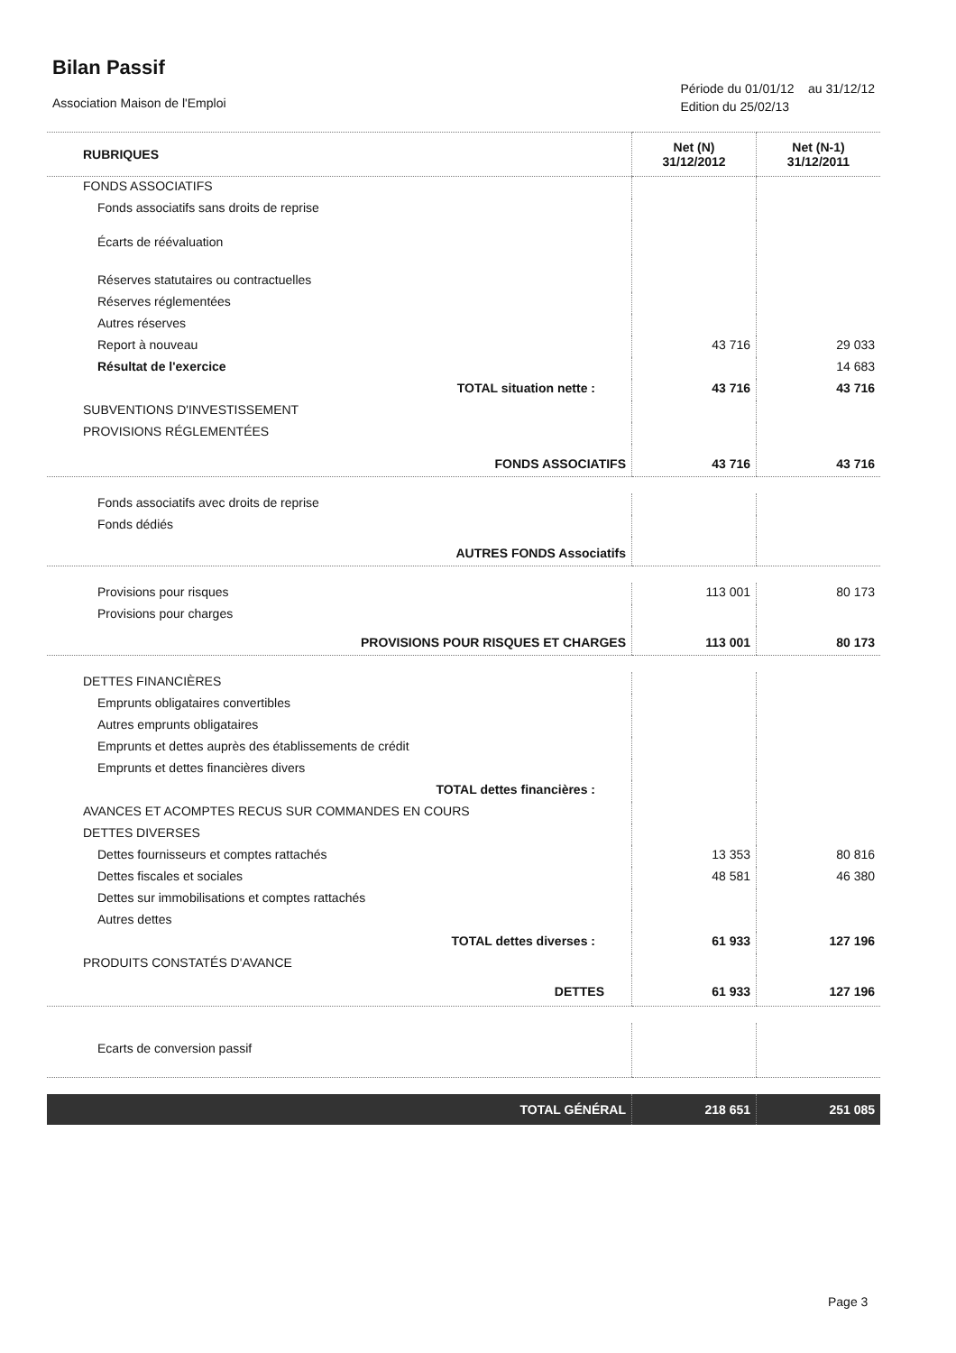Bilan Passif
Association Maison de l'Emploi
Période du 01/01/12 au 31/12/12
Edition du 25/02/13
| RUBRIQUES | Net (N) 31/12/2012 | Net (N-1) 31/12/2011 |
| --- | --- | --- |
| FONDS ASSOCIATIFS | | |
| Fonds associatifs sans droits de reprise | | |
| Écarts de réévaluation | | |
| Réserves statutaires ou contractuelles | | |
| Réserves réglementées | | |
| Autres réserves | | |
| Report à nouveau | 43 716 | 29 033 |
| Résultat de l'exercice | | 14 683 |
| TOTAL situation nette : | 43 716 | 43 716 |
| SUBVENTIONS D'INVESTISSEMENT | | |
| PROVISIONS RÉGLEMENTÉES | | |
| FONDS ASSOCIATIFS | 43 716 | 43 716 |
| Fonds associatifs avec droits de reprise | | |
| Fonds dédiés | | |
| AUTRES FONDS Associatifs | | |
| Provisions pour risques | 113 001 | 80 173 |
| Provisions pour charges | | |
| PROVISIONS POUR RISQUES ET CHARGES | 113 001 | 80 173 |
| DETTES FINANCIÈRES | | |
| Emprunts obligataires convertibles | | |
| Autres emprunts obligataires | | |
| Emprunts et dettes auprès des établissements de crédit | | |
| Emprunts et dettes financières divers | | |
| TOTAL dettes financières : | | |
| AVANCES ET ACOMPTES RECUS SUR COMMANDES EN COURS | | |
| DETTES DIVERSES | | |
| Dettes fournisseurs et comptes rattachés | 13 353 | 80 816 |
| Dettes fiscales et sociales | 48 581 | 46 380 |
| Dettes sur immobilisations et comptes rattachés | | |
| Autres dettes | | |
| TOTAL dettes diverses : | 61 933 | 127 196 |
| PRODUITS CONSTATÉS D'AVANCE | | |
| DETTES | 61 933 | 127 196 |
| Ecarts de conversion passif | | |
| TOTAL GÉNÉRAL | 218 651 | 251 085 |
Page 3